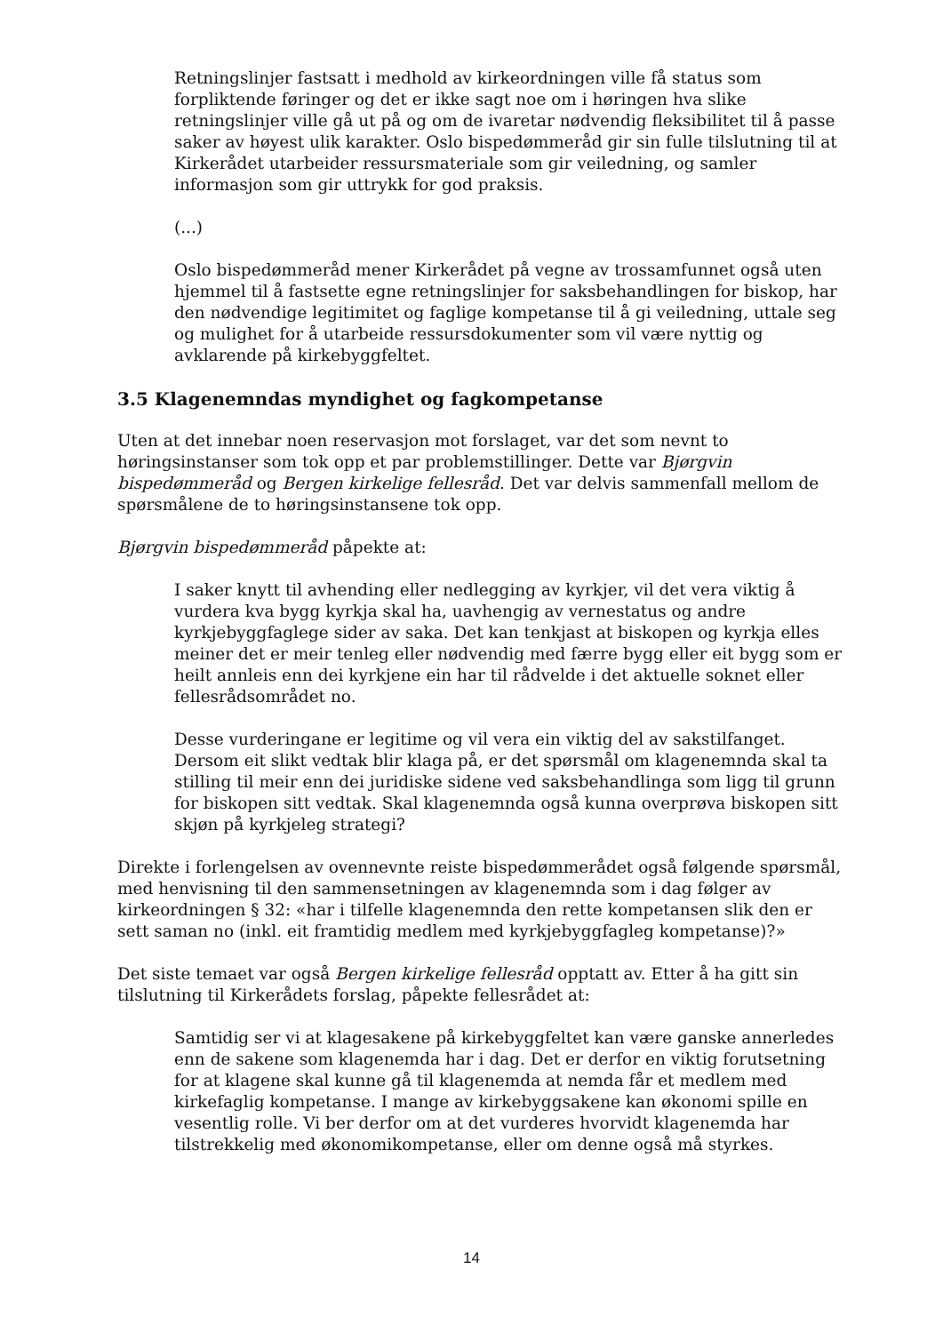Retningslinjer fastsatt i medhold av kirkeordningen ville få status som forpliktende føringer og det er ikke sagt noe om i høringen hva slike retningslinjer ville gå ut på og om de ivaretar nødvendig fleksibilitet til å passe saker av høyest ulik karakter. Oslo bispedømmeråd gir sin fulle tilslutning til at Kirkerådet utarbeider ressursmateriale som gir veiledning, og samler informasjon som gir uttrykk for god praksis.
(...)
Oslo bispedømmeråd mener Kirkerådet på vegne av trossamfunnet også uten hjemmel til å fastsette egne retningslinjer for saksbehandlingen for biskop, har den nødvendige legitimitet og faglige kompetanse til å gi veiledning, uttale seg og mulighet for å utarbeide ressursdokumenter som vil være nyttig og avklarende på kirkebyggfeltet.
3.5 Klagenemndas myndighet og fagkompetanse
Uten at det innebar noen reservasjon mot forslaget, var det som nevnt to høringsinstanser som tok opp et par problemstillinger. Dette var Bjørgvin bispedømmeråd og Bergen kirkelige fellesråd. Det var delvis sammenfall mellom de spørsmålene de to høringsinstansene tok opp.
Bjørgvin bispedømmeråd påpekte at:
I saker knytt til avhending eller nedlegging av kyrkjer, vil det vera viktig å vurdera kva bygg kyrkja skal ha, uavhengig av vernestatus og andre kyrkjebyggfaglege sider av saka. Det kan tenkjast at biskopen og kyrkja elles meiner det er meir tenleg eller nødvendig med færre bygg eller eit bygg som er heilt annleis enn dei kyrkjene ein har til rådvelde i det aktuelle soknet eller fellesrådsområdet no.
Desse vurderingane er legitime og vil vera ein viktig del av sakstilfanget. Dersom eit slikt vedtak blir klaga på, er det spørsmål om klagenemnda skal ta stilling til meir enn dei juridiske sidene ved saksbehandlinga som ligg til grunn for biskopen sitt vedtak. Skal klagenemnda også kunna overprøva biskopen sitt skjøn på kyrkjeleg strategi?
Direkte i forlengelsen av ovennevnte reiste bispedømmerådet også følgende spørsmål, med henvisning til den sammensetningen av klagenemnda som i dag følger av kirkeordningen § 32: «har i tilfelle klagenemnda den rette kompetansen slik den er sett saman no (inkl. eit framtidig medlem med kyrkjebyggfagleg kompetanse)?»
Det siste temaet var også Bergen kirkelige fellesråd opptatt av. Etter å ha gitt sin tilslutning til Kirkerådets forslag, påpekte fellesrådet at:
Samtidig ser vi at klagesakene på kirkebyggfeltet kan være ganske annerledes enn de sakene som klagenemda har i dag. Det er derfor en viktig forutsetning for at klagene skal kunne gå til klagenemda at nemda får et medlem med kirkefaglig kompetanse. I mange av kirkebyggsakene kan økonomi spille en vesentlig rolle. Vi ber derfor om at det vurderes hvorvidt klagenemda har tilstrekkelig med økonomikompetanse, eller om denne også må styrkes.
14